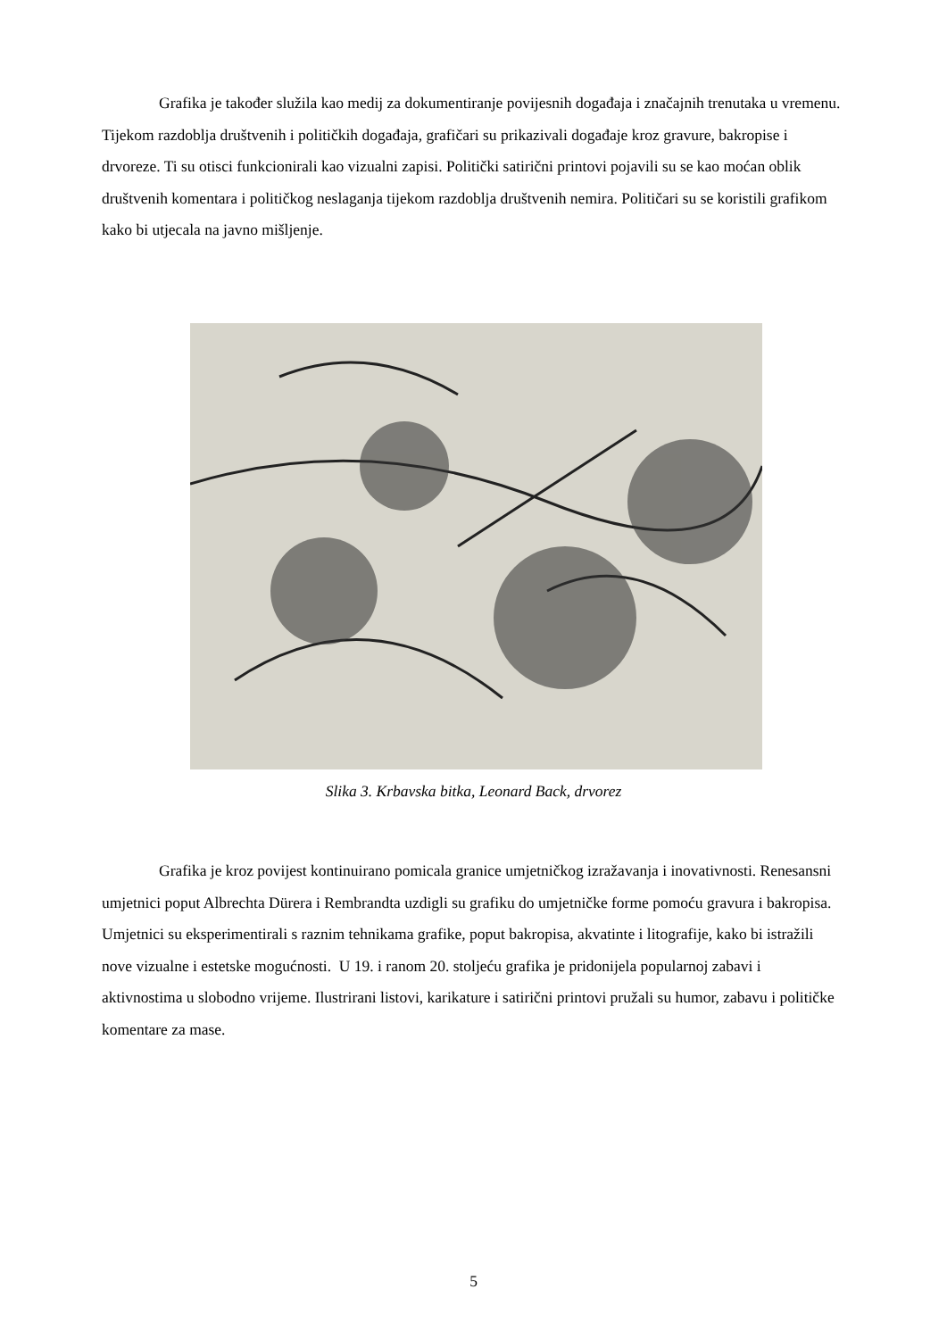Grafika je također služila kao medij za dokumentiranje povijesnih događaja i značajnih trenutaka u vremenu. Tijekom razdoblja društvenih i političkih događaja, grafičari su prikazivali događaje kroz gravure, bakropise i drvoreze. Ti su otisci funkcionirali kao vizualni zapisi. Politički satirični printovi pojavili su se kao moćan oblik društvenih komentara i političkog neslaganja tijekom razdoblja društvenih nemira. Političari su se koristili grafikom kako bi utjecala na javno mišljenje.
Slika 3. Krbavska bitka, Leonard Back, drvorez
Grafika je kroz povijest kontinuirano pomicala granice umjetničkog izražavanja i inovativnosti. Renesansni umjetnici poput Albrechta Dürera i Rembrandta uzdigli su grafiku do umjetničke forme pomoću gravura i bakropisa. Umjetnici su eksperimentirali s raznim tehnikama grafike, poput bakropisa, akvatinte i litografije, kako bi istražili nove vizualne i estetske mogućnosti. U 19. i ranom 20. stoljeću grafika je pridonijela popularnoj zabavi i aktivnostima u slobodno vrijeme. Ilustrirani listovi, karikature i satirični printovi pružali su humor, zabavu i političke komentare za mase.
5